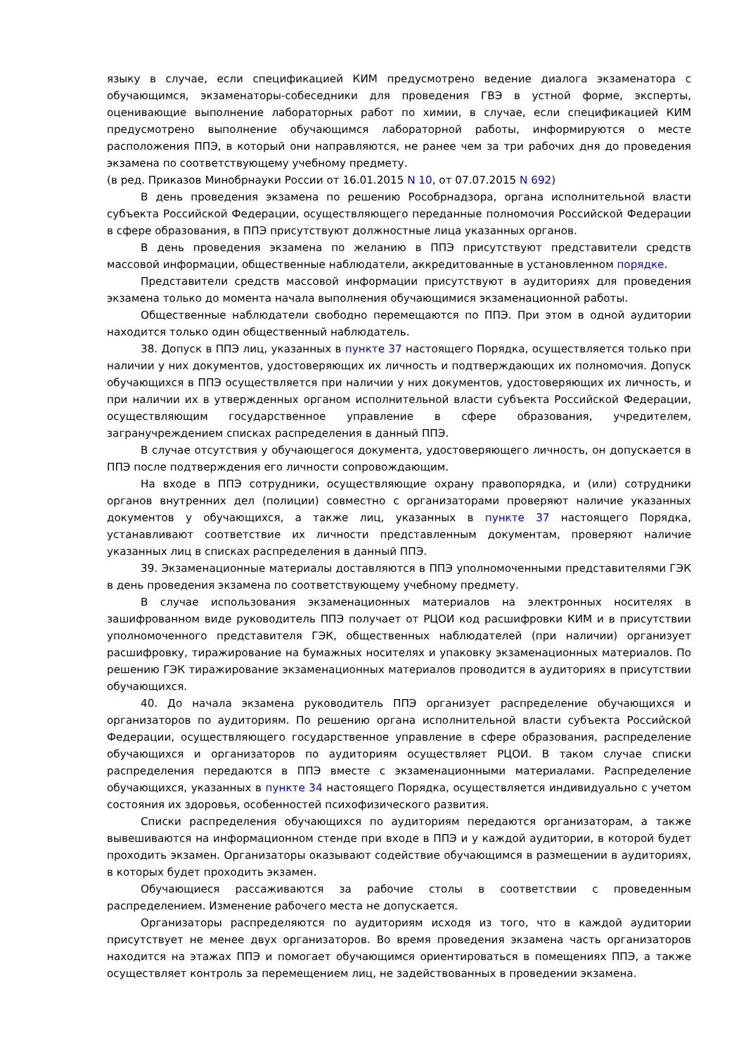языку в случае, если спецификацией КИМ предусмотрено ведение диалога экзаменатора с обучающимся, экзаменаторы-собеседники для проведения ГВЭ в устной форме, эксперты, оценивающие выполнение лабораторных работ по химии, в случае, если спецификацией КИМ предусмотрено выполнение обучающимся лабораторной работы, информируются о месте расположения ППЭ, в который они направляются, не ранее чем за три рабочих дня до проведения экзамена по соответствующему учебному предмету.
(в ред. Приказов Минобрнауки России от 16.01.2015 N 10, от 07.07.2015 N 692)
В день проведения экзамена по решению Рособрнадзора, органа исполнительной власти субъекта Российской Федерации, осуществляющего переданные полномочия Российской Федерации в сфере образования, в ППЭ присутствуют должностные лица указанных органов.
В день проведения экзамена по желанию в ППЭ присутствуют представители средств массовой информации, общественные наблюдатели, аккредитованные в установленном порядке.
Представители средств массовой информации присутствуют в аудиториях для проведения экзамена только до момента начала выполнения обучающимися экзаменационной работы.
Общественные наблюдатели свободно перемещаются по ППЭ. При этом в одной аудитории находится только один общественный наблюдатель.
38. Допуск в ППЭ лиц, указанных в пункте 37 настоящего Порядка, осуществляется только при наличии у них документов, удостоверяющих их личность и подтверждающих их полномочия. Допуск обучающихся в ППЭ осуществляется при наличии у них документов, удостоверяющих их личность, и при наличии их в утвержденных органом исполнительной власти субъекта Российской Федерации, осуществляющим государственное управление в сфере образования, учредителем, загранучреждением списках распределения в данный ППЭ.
В случае отсутствия у обучающегося документа, удостоверяющего личность, он допускается в ППЭ после подтверждения его личности сопровождающим.
На входе в ППЭ сотрудники, осуществляющие охрану правопорядка, и (или) сотрудники органов внутренних дел (полиции) совместно с организаторами проверяют наличие указанных документов у обучающихся, а также лиц, указанных в пункте 37 настоящего Порядка, устанавливают соответствие их личности представленным документам, проверяют наличие указанных лиц в списках распределения в данный ППЭ.
39. Экзаменационные материалы доставляются в ППЭ уполномоченными представителями ГЭК в день проведения экзамена по соответствующему учебному предмету.
В случае использования экзаменационных материалов на электронных носителях в зашифрованном виде руководитель ППЭ получает от РЦОИ код расшифровки КИМ и в присутствии уполномоченного представителя ГЭК, общественных наблюдателей (при наличии) организует расшифровку, тиражирование на бумажных носителях и упаковку экзаменационных материалов. По решению ГЭК тиражирование экзаменационных материалов проводится в аудиториях в присутствии обучающихся.
40. До начала экзамена руководитель ППЭ организует распределение обучающихся и организаторов по аудиториям. По решению органа исполнительной власти субъекта Российской Федерации, осуществляющего государственное управление в сфере образования, распределение обучающихся и организаторов по аудиториям осуществляет РЦОИ. В таком случае списки распределения передаются в ППЭ вместе с экзаменационными материалами. Распределение обучающихся, указанных в пункте 34 настоящего Порядка, осуществляется индивидуально с учетом состояния их здоровья, особенностей психофизического развития.
Списки распределения обучающихся по аудиториям передаются организаторам, а также вывешиваются на информационном стенде при входе в ППЭ и у каждой аудитории, в которой будет проходить экзамен. Организаторы оказывают содействие обучающимся в размещении в аудиториях, в которых будет проходить экзамен.
Обучающиеся рассаживаются за рабочие столы в соответствии с проведенным распределением. Изменение рабочего места не допускается.
Организаторы распределяются по аудиториям исходя из того, что в каждой аудитории присутствует не менее двух организаторов. Во время проведения экзамена часть организаторов находится на этажах ППЭ и помогает обучающимся ориентироваться в помещениях ППЭ, а также осуществляет контроль за перемещением лиц, не задействованных в проведении экзамена.